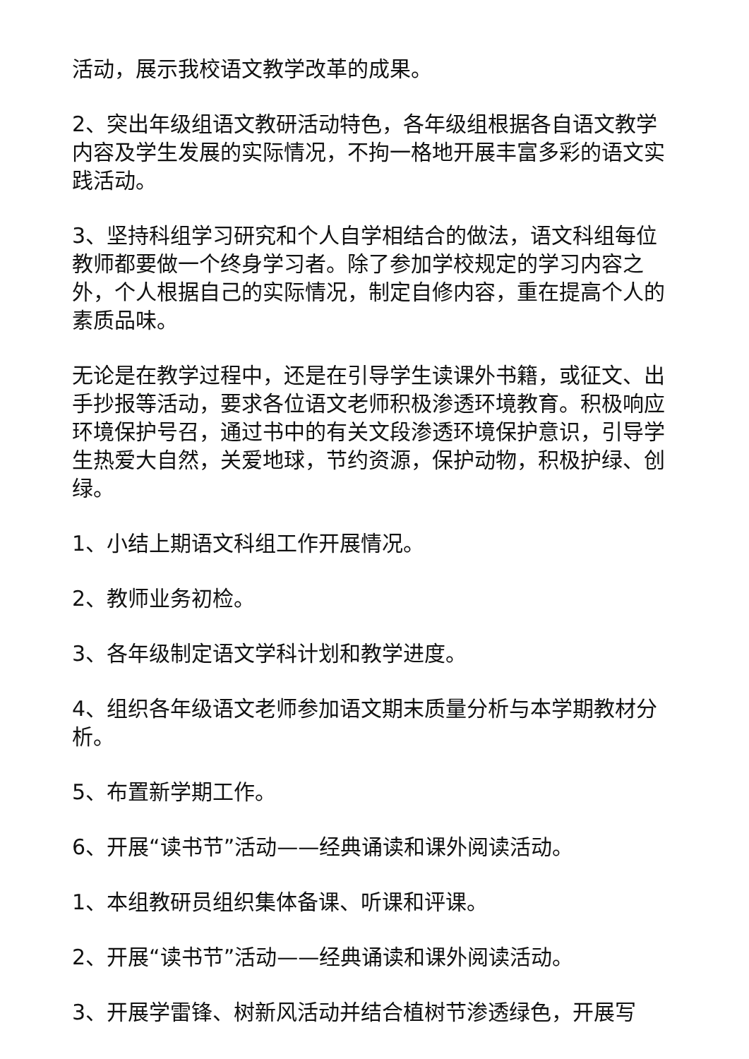活动，展示我校语文教学改革的成果。
2、突出年级组语文教研活动特色，各年级组根据各自语文教学内容及学生发展的实际情况，不拘一格地开展丰富多彩的语文实践活动。
3、坚持科组学习研究和个人自学相结合的做法，语文科组每位教师都要做一个终身学习者。除了参加学校规定的学习内容之外，个人根据自己的实际情况，制定自修内容，重在提高个人的素质品味。
无论是在教学过程中，还是在引导学生读课外书籍，或征文、出手抄报等活动，要求各位语文老师积极渗透环境教育。积极响应环境保护号召，通过书中的有关文段渗透环境保护意识，引导学生热爱大自然，关爱地球，节约资源，保护动物，积极护绿、创绿。
1、小结上期语文科组工作开展情况。
2、教师业务初检。
3、各年级制定语文学科计划和教学进度。
4、组织各年级语文老师参加语文期末质量分析与本学期教材分析。
5、布置新学期工作。
6、开展“读书节”活动——经典诵读和课外阅读活动。
1、本组教研员组织集体备课、听课和评课。
2、开展“读书节”活动——经典诵读和课外阅读活动。
3、开展学雷锋、树新风活动并结合植树节渗透绿色，开展写